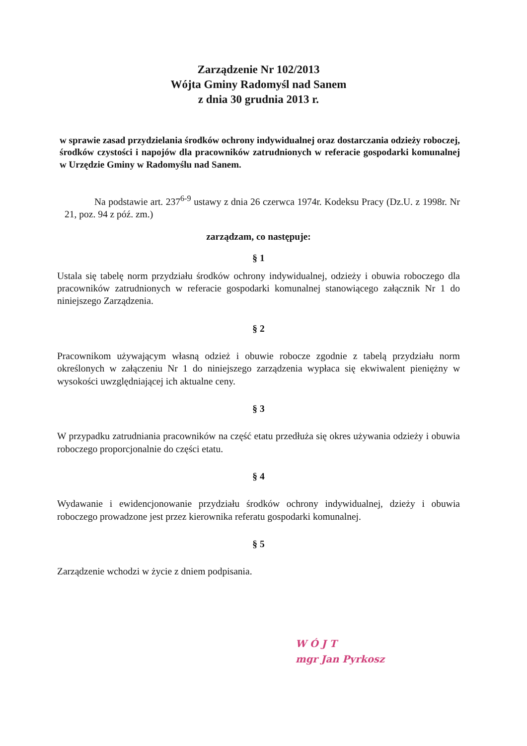Zarządzenie Nr 102/2013
Wójta Gminy Radomyśl nad Sanem
z dnia 30 grudnia 2013 r.
w sprawie zasad przydzielania środków ochrony indywidualnej oraz dostarczania odzieży roboczej, środków czystości i napojów dla pracowników zatrudnionych w referacie gospodarki komunalnej w Urzędzie Gminy w Radomyślu nad Sanem.
Na podstawie art. 237<sup>6-9</sup> ustawy z dnia 26 czerwca 1974r. Kodeksu Pracy (Dz.U. z 1998r. Nr 21, poz. 94 z póź. zm.)
zarządzam, co następuje:
§ 1
Ustala się tabelę norm przydziału środków ochrony indywidualnej, odzieży i obuwia roboczego dla pracowników zatrudnionych w referacie gospodarki komunalnej stanowiącego załącznik Nr 1 do niniejszego Zarządzenia.
§ 2
Pracownikom używającym własną odzież i obuwie robocze zgodnie z tabelą przydziału norm określonych w załączeniu Nr 1 do niniejszego zarządzenia wypłaca się ekwiwalent pieniężny w wysokości uwzględniającej ich aktualne ceny.
§ 3
W przypadku zatrudniania pracowników na część etatu przedłuża się okres używania odzieży i obuwia roboczego proporcjonalnie do części etatu.
§ 4
Wydawanie i ewidencjonowanie przydziału środków ochrony indywidualnej, dzieży i obuwia roboczego prowadzone jest przez kierownika referatu gospodarki komunalnej.
§ 5
Zarządzenie wchodzi w życie z dniem podpisania.
W Ó J T
mgr Jan Pyrkosz